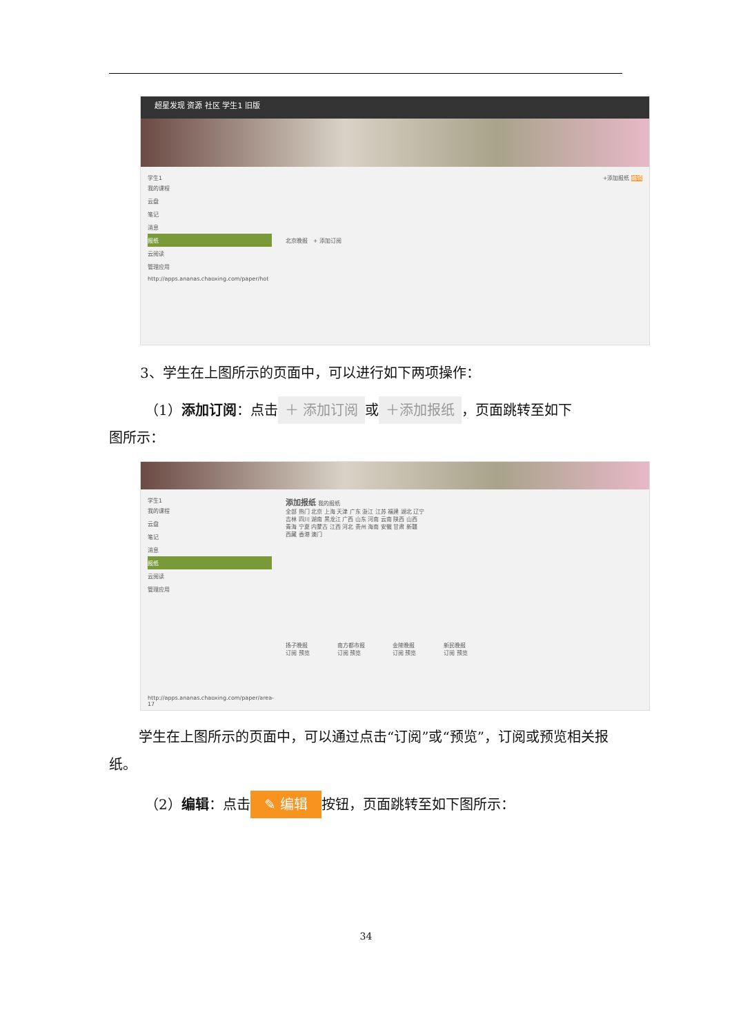超星发现 资源 社区 学生1 旧版
学生1
我的课程
云盘
笔记
消息
报纸
云阅读
管理应用
http://apps.ananas.chaoxing.com/paper/hot
+添加报纸 编辑
北京晚报 + 添加订阅
3、学生在上图所示的页面中，可以进行如下两项操作：
（1）添加订阅：点击 ＋ 添加订阅 或 ＋添加报纸 ，页面跳转至如下
图所示：
学生1
我的课程
云盘
笔记
消息
报纸
云阅读
管理应用
http://apps.ananas.chaoxing.com/paper/area-17
添加报纸 我的报纸
全部 热门 北京 上海 天津 广东 浙江 江苏 福建 湖北 辽宁
吉林 四川 湖南 黑龙江 广西 山东 河南 云南 陕西 山西
青海 宁夏 内蒙古 江西 河北 贵州 海南 安徽 甘肃 新疆
西藏 香港 澳门
扬子晚报
订阅 预览
南方都市报
订阅 预览
金陵晚报
订阅 预览
新民晚报
订阅 预览
学生在上图所示的页面中，可以通过点击“订阅”或“预览”，订阅或预览相关报纸。
（2）编辑：点击 ✎ 编辑 按钮，页面跳转至如下图所示：
34